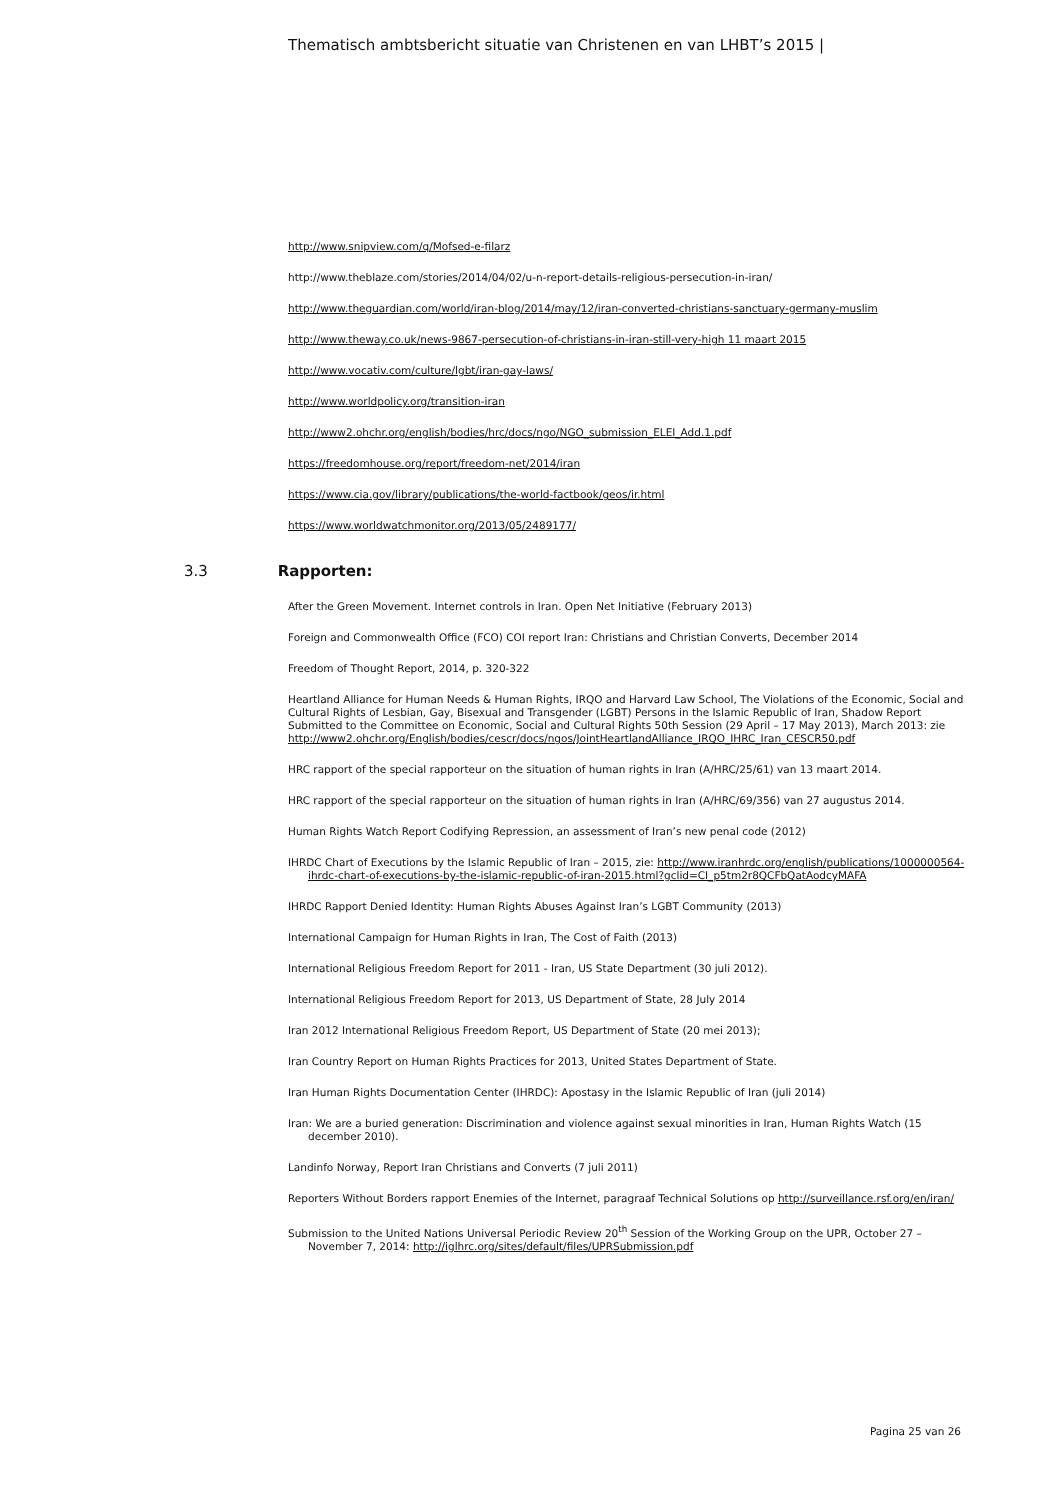Thematisch ambtsbericht situatie van Christenen en van LHBT’s 2015 |
http://www.snipview.com/q/Mofsed-e-filarz
http://www.theblaze.com/stories/2014/04/02/u-n-report-details-religious-persecution-in-iran/
http://www.theguardian.com/world/iran-blog/2014/may/12/iran-converted-christians-sanctuary-germany-muslim
http://www.theway.co.uk/news-9867-persecution-of-christians-in-iran-still-very-high 11 maart 2015
http://www.vocativ.com/culture/lgbt/iran-gay-laws/
http://www.worldpolicy.org/transition-iran
http://www2.ohchr.org/english/bodies/hrc/docs/ngo/NGO_submission_ELEI_Add.1.pdf
https://freedomhouse.org/report/freedom-net/2014/iran
https://www.cia.gov/library/publications/the-world-factbook/geos/ir.html
https://www.worldwatchmonitor.org/2013/05/2489177/
3.3 Rapporten:
After the Green Movement. Internet controls in Iran. Open Net Initiative (February 2013)
Foreign and Commonwealth Office (FCO) COI report Iran: Christians and Christian Converts, December 2014
Freedom of Thought Report, 2014, p. 320-322
Heartland Alliance for Human Needs & Human Rights, IRQO and Harvard Law School, The Violations of the Economic, Social and Cultural Rights of Lesbian, Gay, Bisexual and Transgender (LGBT) Persons in the Islamic Republic of Iran, Shadow Report Submitted to the Committee on Economic, Social and Cultural Rights 50th Session (29 April – 17 May 2013), March 2013: zie
http://www2.ohchr.org/English/bodies/cescr/docs/ngos/JointHeartlandAlliance_IRQO_IHRC_Iran_CESCR50.pdf
HRC rapport of the special rapporteur on the situation of human rights in Iran (A/HRC/25/61) van 13 maart 2014.
HRC rapport of the special rapporteur on the situation of human rights in Iran (A/HRC/69/356) van 27 augustus 2014.
Human Rights Watch Report Codifying Repression, an assessment of Iran’s new penal code (2012)
IHRDC Chart of Executions by the Islamic Republic of Iran – 2015, zie: http://www.iranhrdc.org/english/publications/1000000564-ihrdc-chart-of-executions-by-the-islamic-republic-of-iran-2015.html?gclid=CI_p5tm2r8QCFbQatAodcyMAFA
IHRDC Rapport Denied Identity: Human Rights Abuses Against Iran’s LGBT Community (2013)
International Campaign for Human Rights in Iran, The Cost of Faith (2013)
International Religious Freedom Report for 2011 - Iran, US State Department (30 juli 2012).
International Religious Freedom Report for 2013, US Department of State, 28 July 2014
Iran 2012 International Religious Freedom Report, US Department of State (20 mei 2013);
Iran Country Report on Human Rights Practices for 2013, United States Department of State.
Iran Human Rights Documentation Center (IHRDC): Apostasy in the Islamic Republic of Iran (juli 2014)
Iran: We are a buried generation: Discrimination and violence against sexual minorities in Iran, Human Rights Watch (15 december 2010).
Landinfo Norway, Report Iran Christians and Converts (7 juli 2011)
Reporters Without Borders rapport Enemies of the Internet, paragraaf Technical Solutions op http://surveillance.rsf.org/en/iran/
Submission to the United Nations Universal Periodic Review 20<sup>th</sup> Session of the Working Group on the UPR, October 27 – November 7, 2014: http://iglhrc.org/sites/default/files/UPRSubmission.pdf
Pagina 25 van 26